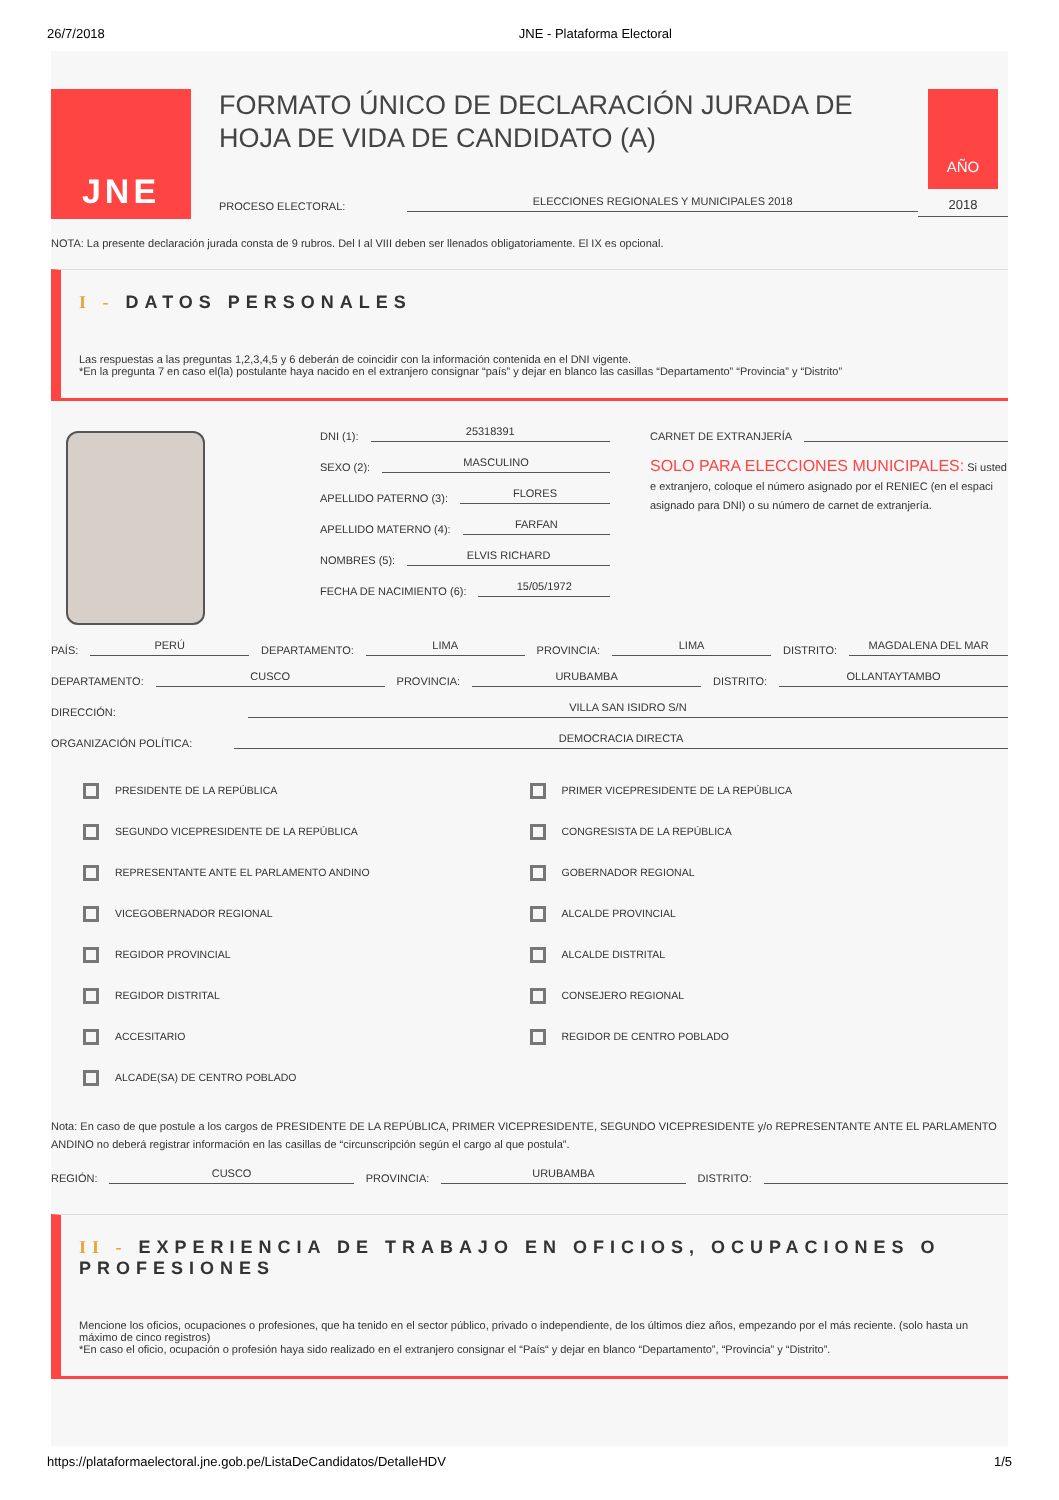26/7/2018 JNE - Plataforma Electoral
JNE
FORMATO ÚNICO DE DECLARACIÓN JURADA DE HOJA DE VIDA DE CANDIDATO (A)
PROCESO ELECTORAL:
ELECCIONES REGIONALES Y MUNICIPALES 2018
AÑO
2018
NOTA: La presente declaración jurada consta de 9 rubros. Del I al VIII deben ser llenados obligatoriamente. El IX es opcional.
I - DATOS PERSONALES
Las respuestas a las preguntas 1,2,3,4,5 y 6 deberán de coincidir con la información contenida en el DNI vigente.
*En la pregunta 7 en caso el(la) postulante haya nacido en el extranjero consignar “país” y dejar en blanco las casillas “Departamento” “Provincia” y “Distrito”
DNI (1):
25318391
SEXO (2):
MASCULINO
APELLIDO PATERNO (3):
FLORES
APELLIDO MATERNO (4):
FARFAN
NOMBRES (5):
ELVIS RICHARD
FECHA DE NACIMIENTO (6):
15/05/1972
CARNET DE EXTRANJERÍA
SOLO PARA ELECCIONES MUNICIPALES: Si usted e extranjero, coloque el número asignado por el RENIEC (en el espaci asignado para DNI) o su número de carnet de extranjería.
PAÍS:
PERÚ
DEPARTAMENTO:
LIMA
PROVINCIA:
LIMA
DISTRITO:
MAGDALENA DEL MAR
DEPARTAMENTO:
CUSCO
PROVINCIA:
URUBAMBA
DISTRITO:
OLLANTAYTAMBO
DIRECCIÓN:
VILLA SAN ISIDRO S/N
ORGANIZACIÓN POLÍTICA:
DEMOCRACIA DIRECTA
PRESIDENTE DE LA REPÚBLICA
PRIMER VICEPRESIDENTE DE LA REPÚBLICA
SEGUNDO VICEPRESIDENTE DE LA REPÚBLICA
CONGRESISTA DE LA REPÚBLICA
REPRESENTANTE ANTE EL PARLAMENTO ANDINO
GOBERNADOR REGIONAL
VICEGOBERNADOR REGIONAL
ALCALDE PROVINCIAL
REGIDOR PROVINCIAL
ALCALDE DISTRITAL
REGIDOR DISTRITAL
CONSEJERO REGIONAL
ACCESITARIO
REGIDOR DE CENTRO POBLADO
ALCADE(SA) DE CENTRO POBLADO
Nota: En caso de que postule a los cargos de PRESIDENTE DE LA REPÚBLICA, PRIMER VICEPRESIDENTE, SEGUNDO VICEPRESIDENTE y/o REPRESENTANTE ANTE EL PARLAMENTO ANDINO no deberá registrar información en las casillas de “circunscripción según el cargo al que postula”.
REGIÓN:
CUSCO
PROVINCIA:
URUBAMBA
DISTRITO:
II - EXPERIENCIA DE TRABAJO EN OFICIOS, OCUPACIONES O PROFESIONES
Mencione los oficios, ocupaciones o profesiones, que ha tenido en el sector público, privado o independiente, de los últimos diez años, empezando por el más reciente. (solo hasta un máximo de cinco registros)
*En caso el oficio, ocupación o profesión haya sido realizado en el extranjero consignar el “País“ y dejar en blanco “Departamento”, “Provincia” y “Distrito”.
https://plataformaelectoral.jne.gob.pe/ListaDeCandidatos/DetalleHDV 1/5